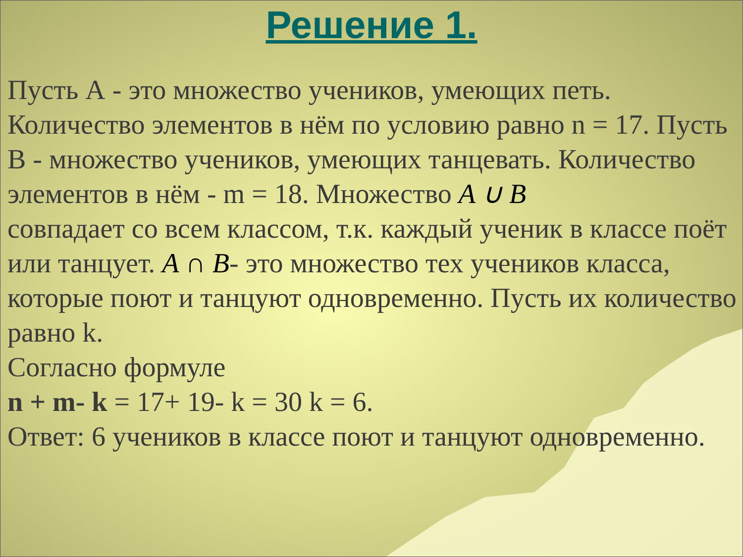Решение 1.
Пусть А - это множество учеников, умеющих петь. Количество элементов в нём по условию равно n = 17. Пусть В - множество учеников, умеющих танцевать. Количество элементов в нём - m = 18. Множество A ∪ B
совпадает со всем классом, т.к. каждый ученик в классе поёт или танцует. A ∩ B- это множество тех учеников класса, которые поют и танцуют одновременно. Пусть их количество равно k.
Согласно формуле
n + m- k = 17+ 19- k = 30 k = 6.
Ответ: 6 учеников в классе поют и танцуют одновременно.